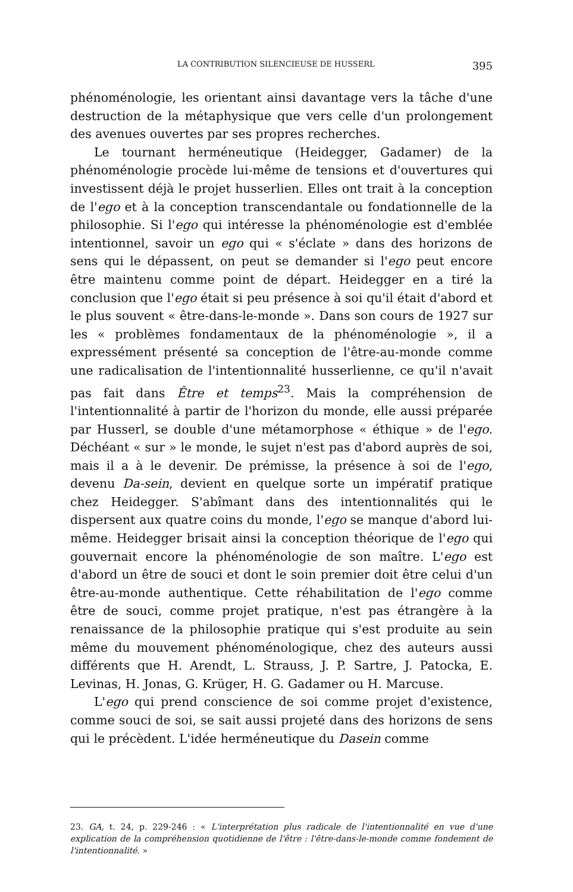LA CONTRIBUTION SILENCIEUSE DE HUSSERL 395
phénoménologie, les orientant ainsi davantage vers la tâche d'une destruction de la métaphysique que vers celle d'un prolongement des avenues ouvertes par ses propres recherches.
Le tournant herméneutique (Heidegger, Gadamer) de la phénoménologie procède lui-même de tensions et d'ouvertures qui investissent déjà le projet husserlien. Elles ont trait à la conception de l'ego et à la conception transcendantale ou fondationnelle de la philosophie. Si l'ego qui intéresse la phénoménologie est d'emblée intentionnel, savoir un ego qui « s'éclate » dans des horizons de sens qui le dépassent, on peut se demander si l'ego peut encore être maintenu comme point de départ. Heidegger en a tiré la conclusion que l'ego était si peu présence à soi qu'il était d'abord et le plus souvent « être-dans-le-monde ». Dans son cours de 1927 sur les « problèmes fondamentaux de la phénoménologie », il a expressément présenté sa conception de l'être-au-monde comme une radicalisation de l'intentionnalité husserlienne, ce qu'il n'avait pas fait dans Être et temps<sup>23</sup>. Mais la compréhension de l'intentionnalité à partir de l'horizon du monde, elle aussi préparée par Husserl, se double d'une métamorphose « éthique » de l'ego. Déchéant « sur » le monde, le sujet n'est pas d'abord auprès de soi, mais il a à le devenir. De prémisse, la présence à soi de l'ego, devenu Da-sein, devient en quelque sorte un impératif pratique chez Heidegger. S'abîmant dans des intentionnalités qui le dispersent aux quatre coins du monde, l'ego se manque d'abord lui-même. Heidegger brisait ainsi la conception théorique de l'ego qui gouvernait encore la phénoménologie de son maître. L'ego est d'abord un être de souci et dont le soin premier doit être celui d'un être-au-monde authentique. Cette réhabilitation de l'ego comme être de souci, comme projet pratique, n'est pas étrangère à la renaissance de la philosophie pratique qui s'est produite au sein même du mouvement phénoménologique, chez des auteurs aussi différents que H. Arendt, L. Strauss, J. P. Sartre, J. Patocka, E. Levinas, H. Jonas, G. Krüger, H. G. Gadamer ou H. Marcuse.
L'ego qui prend conscience de soi comme projet d'existence, comme souci de soi, se sait aussi projeté dans des horizons de sens qui le précèdent. L'idée herméneutique du Dasein comme
23. GA, t. 24, p. 229-246 : « L'interprétation plus radicale de l'intentionnalité en vue d'une explication de la compréhension quotidienne de l'être : l'être-dans-le-monde comme fondement de l'intentionnalité. »